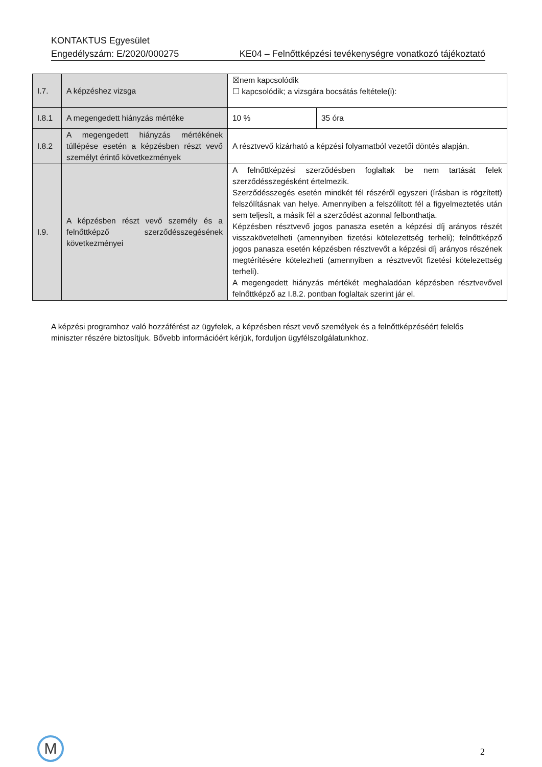KONTAKTUS Egyesület
Engedélyszám: E/2020/000275 KE04 – Felnőttképzési tevékenységre vonatkozó tájékoztató
| I.7. | A képzéshez vizsga | ☒nem kapcsolódik ☐ kapcsolódik; a vizsgára bocsátás feltétele(i): | |
| I.8.1 | A megengedett hiányzás mértéke | 10 % | 35 óra |
| I.8.2 | A megengedett hiányzás mértékének túllépése esetén a képzésben részt vevő személyt érintő következmények | A résztvevő kizárható a képzési folyamatból vezetői döntés alapján. | |
| I.9. | A képzésben részt vevő személy és a felnőttképző szerződésszegésének következményei | A felnőttképzési szerződésben foglaltak be nem tartását felek szerződésszegésként értelmezik. Szerződésszegés esetén mindkét fél részéről egyszeri (írásban is rögzített) felszólításnak van helye. Amennyiben a felszólított fél a figyelmeztetés után sem teljesít, a másik fél a szerződést azonnal felbonthatja. Képzésben résztvevő jogos panasza esetén a képzési díj arányos részét visszakövetelheti (amennyiben fizetési kötelezettség terheli); felnőttképző jogos panasza esetén képzésben résztvevőt a képzési díj arányos részének megtérítésére kötelezheti (amennyiben a résztvevőt fizetési kötelezettség terheli). A megengedett hiányzás mértékét meghaladóan képzésben résztvevővel felnőttképző az I.8.2. pontban foglaltak szerint jár el. | |
A képzési programhoz való hozzáférést az ügyfelek, a képzésben részt vevő személyek és a felnőttképzéséért felelős miniszter részére biztosítjuk. Bővebb információért kérjük, forduljon ügyfélszolgálatunkhoz.
M 2